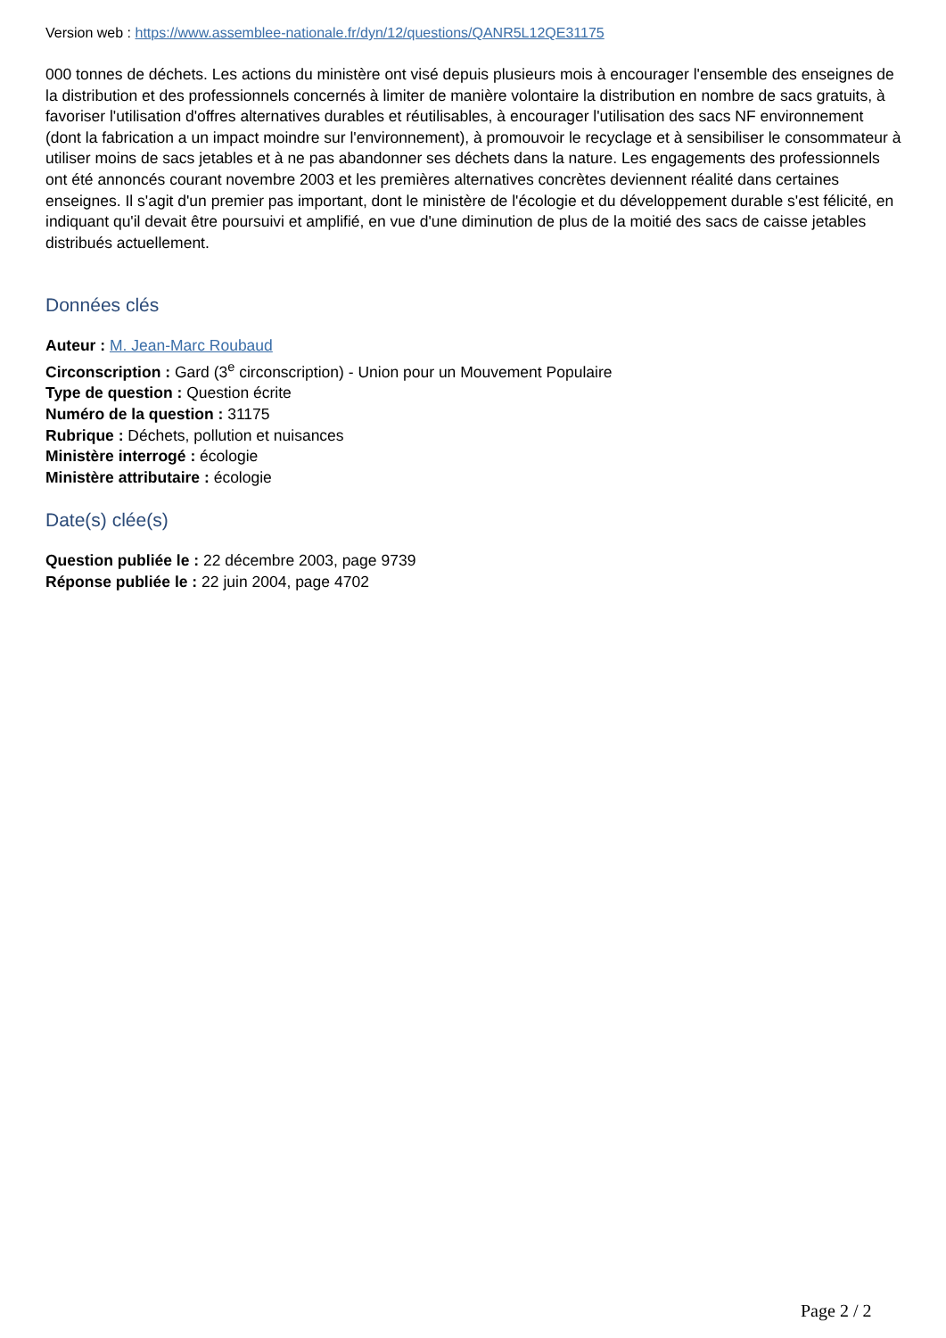Version web : https://www.assemblee-nationale.fr/dyn/12/questions/QANR5L12QE31175
000 tonnes de déchets. Les actions du ministère ont visé depuis plusieurs mois à encourager l'ensemble des enseignes de la distribution et des professionnels concernés à limiter de manière volontaire la distribution en nombre de sacs gratuits, à favoriser l'utilisation d'offres alternatives durables et réutilisables, à encourager l'utilisation des sacs NF environnement (dont la fabrication a un impact moindre sur l'environnement), à promouvoir le recyclage et à sensibiliser le consommateur à utiliser moins de sacs jetables et à ne pas abandonner ses déchets dans la nature. Les engagements des professionnels ont été annoncés courant novembre 2003 et les premières alternatives concrètes deviennent réalité dans certaines enseignes. Il s'agit d'un premier pas important, dont le ministère de l'écologie et du développement durable s'est félicité, en indiquant qu'il devait être poursuivi et amplifié, en vue d'une diminution de plus de la moitié des sacs de caisse jetables distribués actuellement.
Données clés
Auteur : M. Jean-Marc Roubaud
Circonscription : Gard (3<sup>e</sup> circonscription) - Union pour un Mouvement Populaire
Type de question : Question écrite
Numéro de la question : 31175
Rubrique : Déchets, pollution et nuisances
Ministère interrogé : écologie
Ministère attributaire : écologie
Date(s) clée(s)
Question publiée le : 22 décembre 2003, page 9739
Réponse publiée le : 22 juin 2004, page 4702
Page 2 / 2